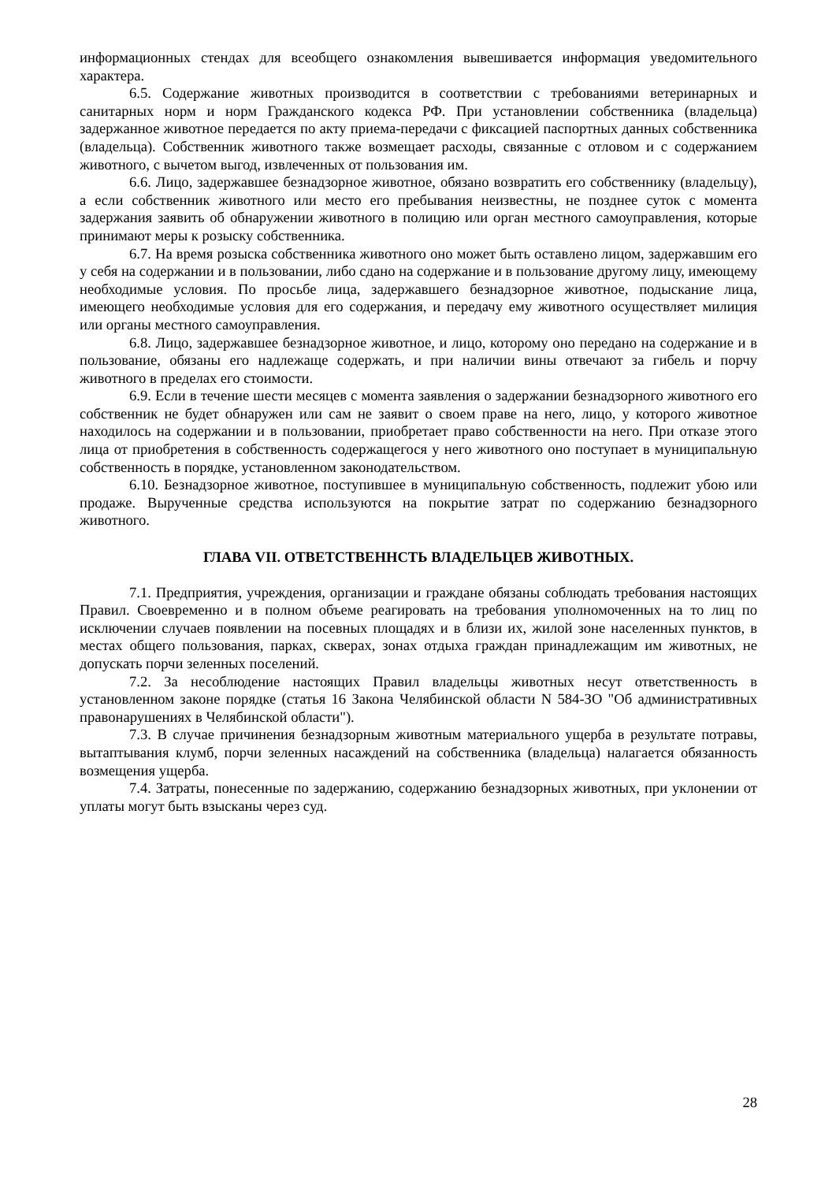информационных стендах для всеобщего ознакомления вывешивается информация уведомительного характера.
6.5. Содержание животных производится в соответствии с требованиями ветеринарных и санитарных норм и норм Гражданского кодекса РФ. При установлении собственника (владельца) задержанное животное передается по акту приема-передачи с фиксацией паспортных данных собственника (владельца). Собственник животного также возмещает расходы, связанные с отловом и с содержанием животного, с вычетом выгод, извлеченных от пользования им.
6.6. Лицо, задержавшее безнадзорное животное, обязано возвратить его собственнику (владельцу), а если собственник животного или место его пребывания неизвестны, не позднее суток с момента задержания заявить об обнаружении животного в полицию или орган местного самоуправления, которые принимают меры к розыску собственника.
6.7. На время розыска собственника животного оно может быть оставлено лицом, задержавшим его у себя на содержании и в пользовании, либо сдано на содержание и в пользование другому лицу, имеющему необходимые условия. По просьбе лица, задержавшего безнадзорное животное, подыскание лица, имеющего необходимые условия для его содержания, и передачу ему животного осуществляет милиция или органы местного самоуправления.
6.8. Лицо, задержавшее безнадзорное животное, и лицо, которому оно передано на содержание и в пользование, обязаны его надлежаще содержать, и при наличии вины отвечают за гибель и порчу животного в пределах его стоимости.
6.9. Если в течение шести месяцев с момента заявления о задержании безнадзорного животного его собственник не будет обнаружен или сам не заявит о своем праве на него, лицо, у которого животное находилось на содержании и в пользовании, приобретает право собственности на него. При отказе этого лица от приобретения в собственность содержащегося у него животного оно поступает в муниципальную собственность в порядке, установленном законодательством.
6.10. Безнадзорное животное, поступившее в муниципальную собственность, подлежит убою или продаже. Вырученные средства используются на покрытие затрат по содержанию безнадзорного животного.
ГЛАВА VII. ОТВЕТСТВЕННСТЬ ВЛАДЕЛЬЦЕВ ЖИВОТНЫХ.
7.1. Предприятия, учреждения, организации и граждане обязаны соблюдать требования настоящих Правил. Своевременно и в полном объеме реагировать на требования уполномоченных на то лиц по исключении случаев появлении на посевных площадях и в близи их, жилой зоне населенных пунктов, в местах общего пользования, парках, скверах, зонах отдыха граждан принадлежащим им животных, не допускать порчи зеленных поселений.
7.2. За несоблюдение настоящих Правил владельцы животных несут ответственность в установленном законе порядке (статья 16 Закона Челябинской области N 584-ЗО "Об административных правонарушениях в Челябинской области").
7.3. В случае причинения безнадзорным животным материального ущерба в результате потравы, вытаптывания клумб, порчи зеленных насаждений на собственника (владельца) налагается обязанность возмещения ущерба.
7.4. Затраты, понесенные по задержанию, содержанию безнадзорных животных, при уклонении от уплаты могут быть взысканы через суд.
28